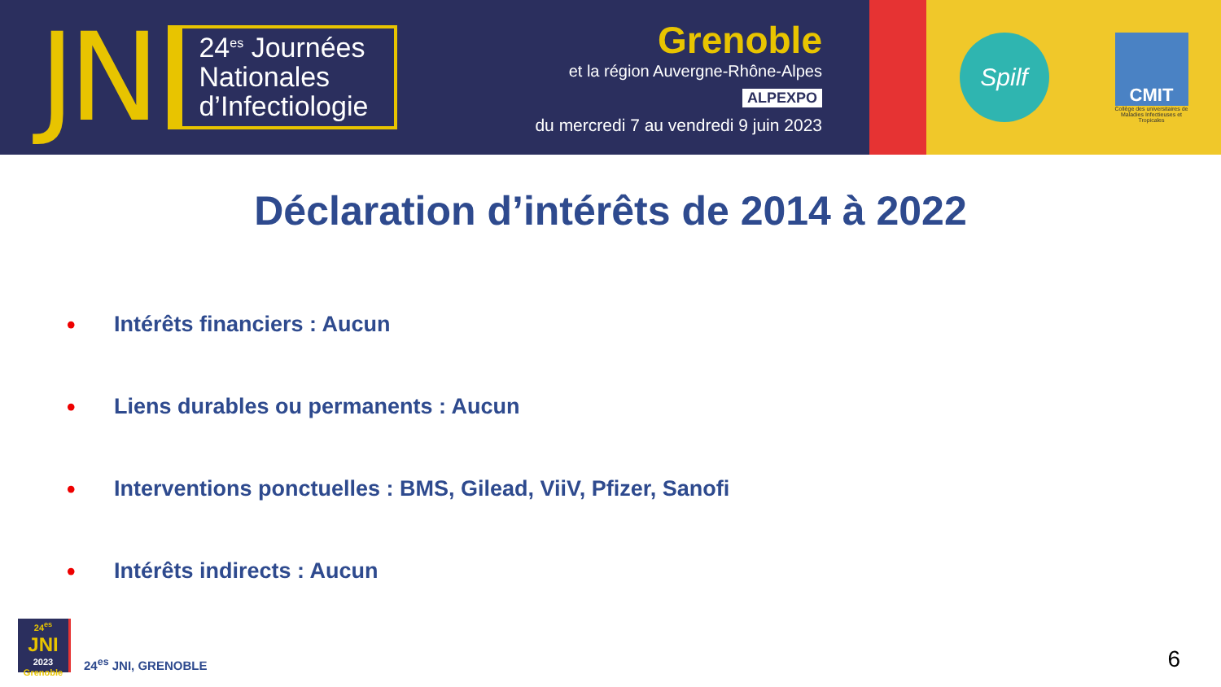JN
24<sup>es</sup> Journées Nationales d’Infectiologie
Grenoble
et la région Auvergne-Rhône-Alpes
ALPEXPO
du mercredi 7 au vendredi 9 juin 2023
Spilf
CMIT
Collège des universitaires de Maladies Infectieuses et Tropicales
Déclaration d’intérêts de 2014 à 2022
• Intérêts financiers : Aucun
• Liens durables ou permanents : Aucun
• Interventions ponctuelles : BMS, Gilead, ViiV, Pfizer, Sanofi
• Intérêts indirects : Aucun
24<sup>es</sup> JNI
2023
Grenoble
24<sup>es</sup> JNI, GRENOBLE
6